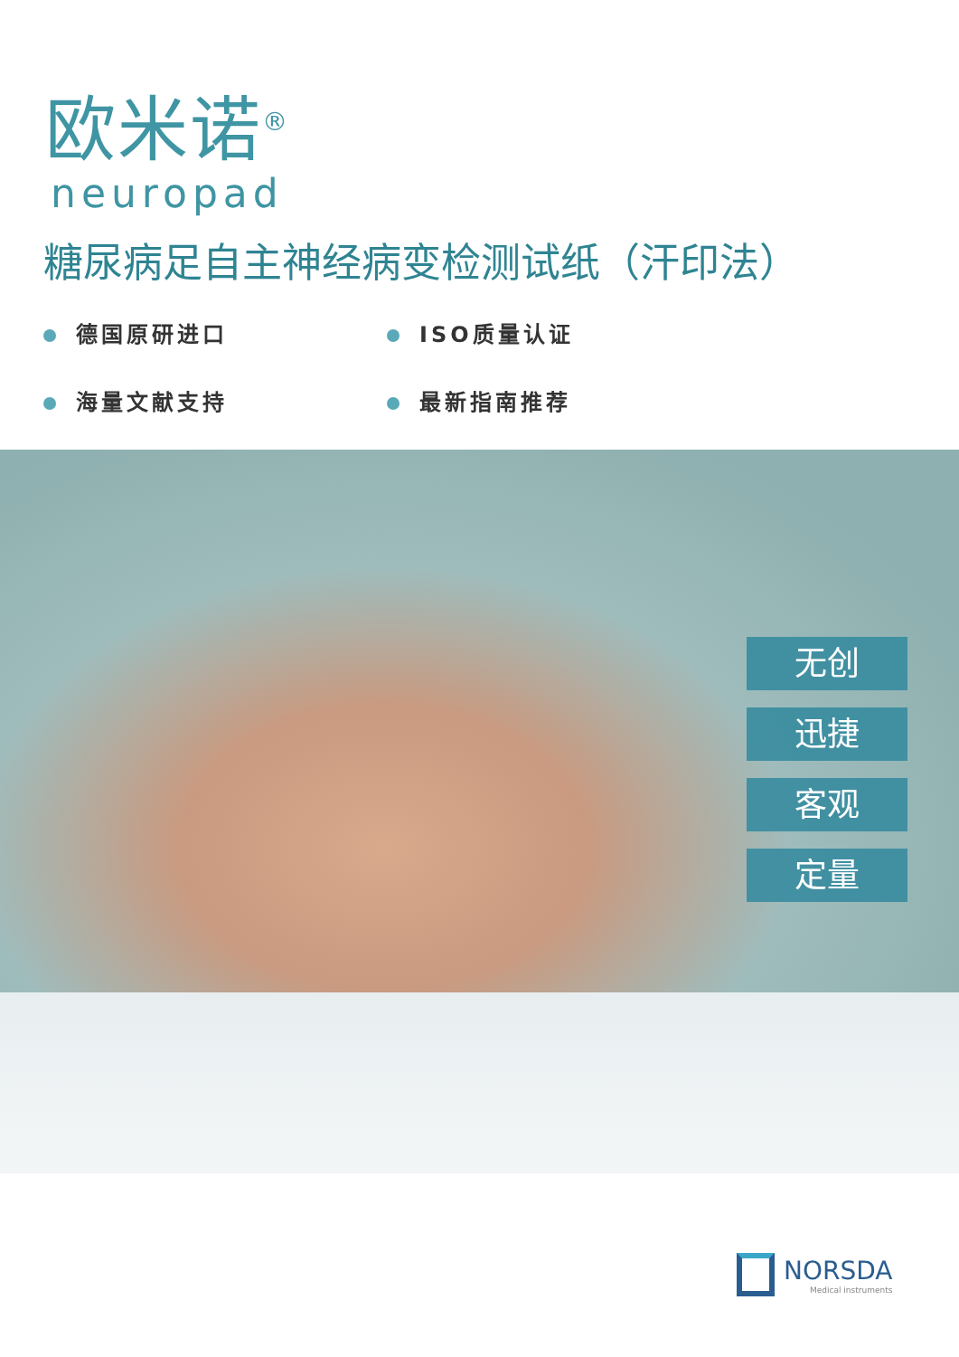欧米诺<sup>®</sup>
neuropad
糖尿病足自主神经病变检测试纸（汗印法）
德国原研进口
ISO质量认证
海量文献支持
最新指南推荐
无创
迅捷
客观
定量
NORSDA
Medical instruments